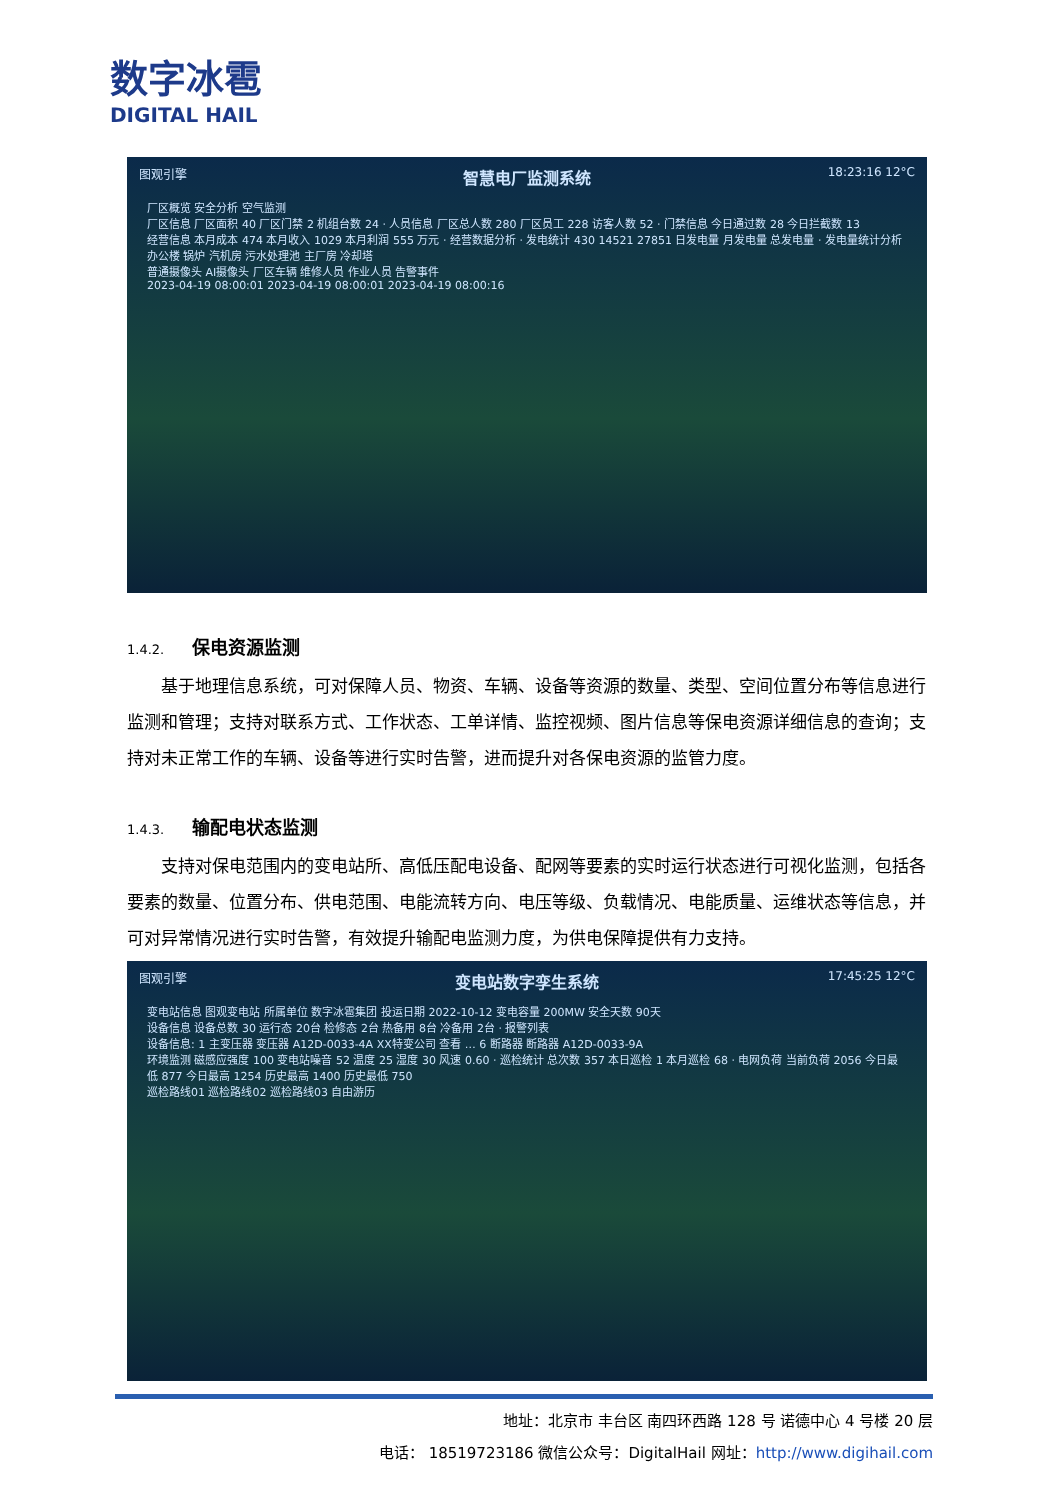数字冰雹
DIGITAL HAIL
图观引擎
智慧电厂监测系统
18:23:16 12°C
厂区概览 安全分析 空气监测
厂区信息 厂区面积 40 厂区门禁 2 机组台数 24 · 人员信息 厂区总人数 280 厂区员工 228 访客人数 52 · 门禁信息 今日通过数 28 今日拦截数 13
经营信息 本月成本 474 本月收入 1029 本月利润 555 万元 · 经营数据分析 · 发电统计 430 14521 27851 日发电量 月发电量 总发电量 · 发电量统计分析
办公楼 锅炉 汽机房 污水处理池 主厂房 冷却塔
普通摄像头 AI摄像头 厂区车辆 维修人员 作业人员 告警事件
2023-04-19 08:00:01 2023-04-19 08:00:01 2023-04-19 08:00:16
1.4.2. 保电资源监测
基于地理信息系统，可对保障人员、物资、车辆、设备等资源的数量、类型、空间位置分布等信息进行监测和管理；支持对联系方式、工作状态、工单详情、监控视频、图片信息等保电资源详细信息的查询；支持对未正常工作的车辆、设备等进行实时告警，进而提升对各保电资源的监管力度。
1.4.3. 输配电状态监测
支持对保电范围内的变电站所、高低压配电设备、配网等要素的实时运行状态进行可视化监测，包括各要素的数量、位置分布、供电范围、电能流转方向、电压等级、负载情况、电能质量、运维状态等信息，并可对异常情况进行实时告警，有效提升输配电监测力度，为供电保障提供有力支持。
图观引擎
变电站数字孪生系统
17:45:25 12°C
变电站信息 图观变电站 所属单位 数字冰雹集团 投运日期 2022-10-12 变电容量 200MW 安全天数 90天
设备信息 设备总数 30 运行态 20台 检修态 2台 热备用 8台 冷备用 2台 · 报警列表
设备信息: 1 主变压器 变压器 A12D-0033-4A XX特变公司 查看 … 6 断路器 断路器 A12D-0033-9A
环境监测 磁感应强度 100 变电站噪音 52 温度 25 湿度 30 风速 0.60 · 巡检统计 总次数 357 本日巡检 1 本月巡检 68 · 电网负荷 当前负荷 2056 今日最低 877 今日最高 1254 历史最高 1400 历史最低 750
巡检路线01 巡检路线02 巡检路线03 自由游历
地址：北京市 丰台区 南四环西路 128 号 诺德中心 4 号楼 20 层
电话： 18519723186 微信公众号：DigitalHail 网址：http://www.digihail.com